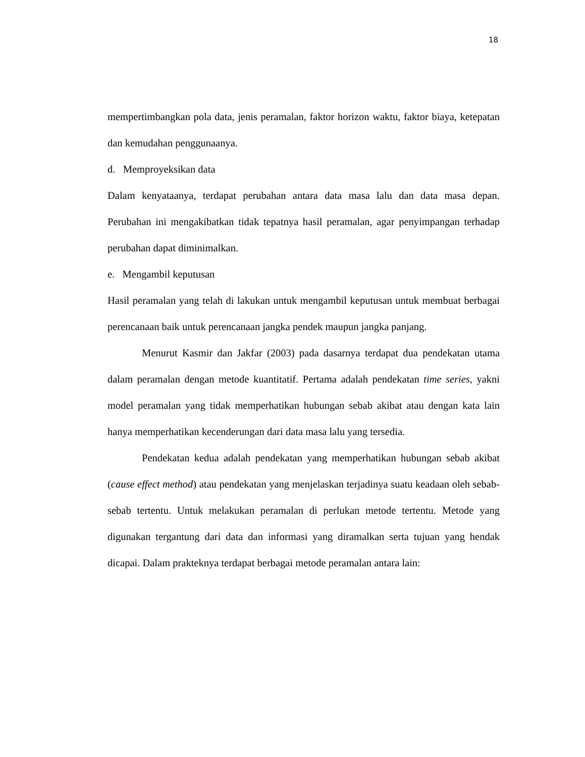18
mempertimbangkan pola data, jenis peramalan, faktor horizon waktu, faktor biaya, ketepatan dan kemudahan penggunaanya.
d. Memproyeksikan data
Dalam kenyataanya, terdapat perubahan antara data masa lalu dan data masa depan. Perubahan ini mengakibatkan tidak tepatnya hasil peramalan, agar penyimpangan terhadap perubahan dapat diminimalkan.
e. Mengambil keputusan
Hasil peramalan yang telah di lakukan untuk mengambil keputusan untuk membuat berbagai perencanaan baik untuk perencanaan jangka pendek maupun jangka panjang.
Menurut Kasmir dan Jakfar (2003) pada dasarnya terdapat dua pendekatan utama dalam peramalan dengan metode kuantitatif. Pertama adalah pendekatan time series, yakni model peramalan yang tidak memperhatikan hubungan sebab akibat atau dengan kata lain hanya memperhatikan kecenderungan dari data masa lalu yang tersedia.
Pendekatan kedua adalah pendekatan yang memperhatikan hubungan sebab akibat (cause effect method) atau pendekatan yang menjelaskan terjadinya suatu keadaan oleh sebab-sebab tertentu. Untuk melakukan peramalan di perlukan metode tertentu. Metode yang digunakan tergantung dari data dan informasi yang diramalkan serta tujuan yang hendak dicapai. Dalam prakteknya terdapat berbagai metode peramalan antara lain: